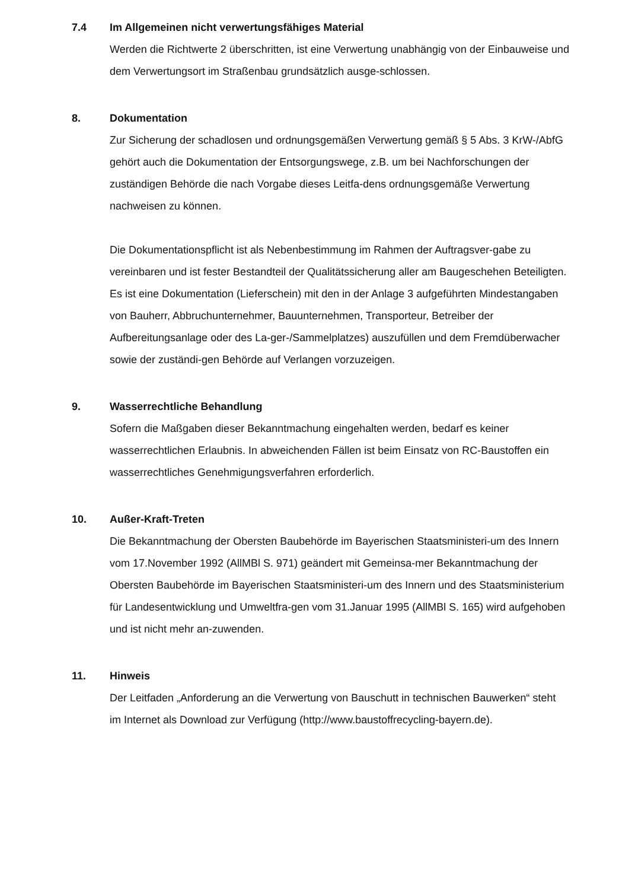7.4 Im Allgemeinen nicht verwertungsfähiges Material
Werden die Richtwerte 2 überschritten, ist eine Verwertung unabhängig von der Einbauweise und dem Verwertungsort im Straßenbau grundsätzlich ausge-schlossen.
8. Dokumentation
Zur Sicherung der schadlosen und ordnungsgemäßen Verwertung gemäß § 5 Abs. 3 KrW-/AbfG gehört auch die Dokumentation der Entsorgungswege, z.B. um bei Nachforschungen der zuständigen Behörde die nach Vorgabe dieses Leitfa-dens ordnungsgemäße Verwertung nachweisen zu können.
Die Dokumentationspflicht ist als Nebenbestimmung im Rahmen der Auftragsver-gabe zu vereinbaren und ist fester Bestandteil der Qualitätssicherung aller am Baugeschehen Beteiligten. Es ist eine Dokumentation (Lieferschein) mit den in der Anlage 3 aufgeführten Mindestangaben von Bauherr, Abbruchunternehmer, Bauunternehmen, Transporteur, Betreiber der Aufbereitungsanlage oder des La-ger-/Sammelplatzes) auszufüllen und dem Fremdüberwacher sowie der zuständi-gen Behörde auf Verlangen vorzuzeigen.
9. Wasserrechtliche Behandlung
Sofern die Maßgaben dieser Bekanntmachung eingehalten werden, bedarf es keiner wasserrechtlichen Erlaubnis. In abweichenden Fällen ist beim Einsatz von RC-Baustoffen ein wasserrechtliches Genehmigungsverfahren erforderlich.
10. Außer-Kraft-Treten
Die Bekanntmachung der Obersten Baubehörde im Bayerischen Staatsministeri-um des Innern vom 17.November 1992 (AllMBl S. 971) geändert mit Gemeinsa-mer Bekanntmachung der Obersten Baubehörde im Bayerischen Staatsministeri-um des Innern und des Staatsministerium für Landesentwicklung und Umweltfra-gen vom 31.Januar 1995 (AllMBl S. 165) wird aufgehoben und ist nicht mehr an-zuwenden.
11. Hinweis
Der Leitfaden „Anforderung an die Verwertung von Bauschutt in technischen Bauwerken“ steht im Internet als Download zur Verfügung (http://www.baustoffrecycling-bayern.de).